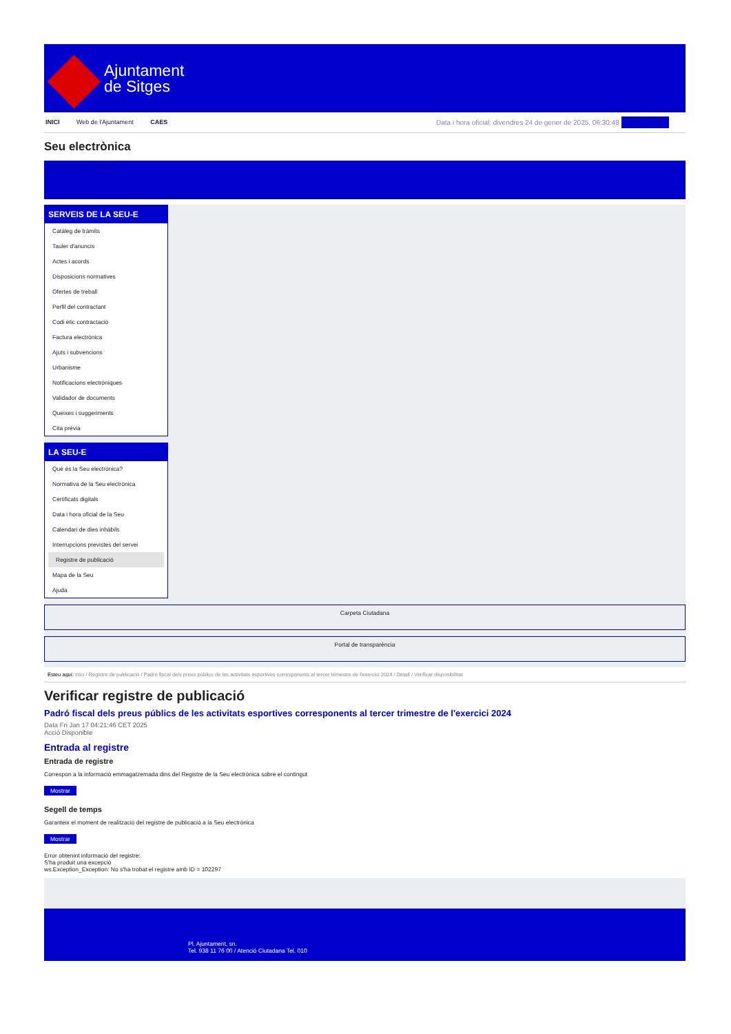Ajuntament
de Sitges
INICI Web de l'Ajuntament CAES Data i hora oficial: divendres 24 de gener de 2025, 06:30:48 Sincronitza
Seu electrònica
Obtenir còpia autèntica
SERVEIS DE LA SEU-E
Catàleg de tràmits
Tauler d'anuncis
Actes i acords
Disposicions normatives
Ofertes de treball
Perfil del contractant
Codi ètic contractació
Factura electrònica
Ajuts i subvencions
Urbanisme
Notificacions electròniques
Validador de documents
Queixes i suggeriments
Cita prèvia
LA SEU-E
Què és la Seu electrònica?
Normativa de la Seu electrònica
Certificats digitals
Data i hora oficial de la Seu
Calendari de dies inhàbils
Interrupcions previstes del servei
Registre de publicació
Mapa de la Seu
Ajuda
Carpeta Ciutadana
Portal de transparència
Esteu aquí: Inici / Registre de publicació / Padró fiscal dels preus públics de les activitats esportives corresponents al tercer trimestre de l'exercici 2024 / Detall / Verificar disponibilitat
Verificar registre de publicació
Padró fiscal dels preus públics de les activitats esportives corresponents al tercer trimestre de l'exercici 2024
Data Fri Jan 17 04:21:46 CET 2025
Acció Disponible
Entrada al registre
Entrada de registre
Correspon a la informació emmagatzemada dins del Registre de la Seu electrònica sobre el contingut
Mostrar
Segell de temps
Garanteix el moment de realització del registre de publicació a la Seu electrònica
Mostrar
Error obtenint informació del registre:
S'ha produit una excepció
ws.Exception_Exception: No s'ha trobat el registre amb ID = 102297
Pl. Ajuntament, sn.
Tel. 938 11 76 00 / Atenció Ciutadana Tel. 010